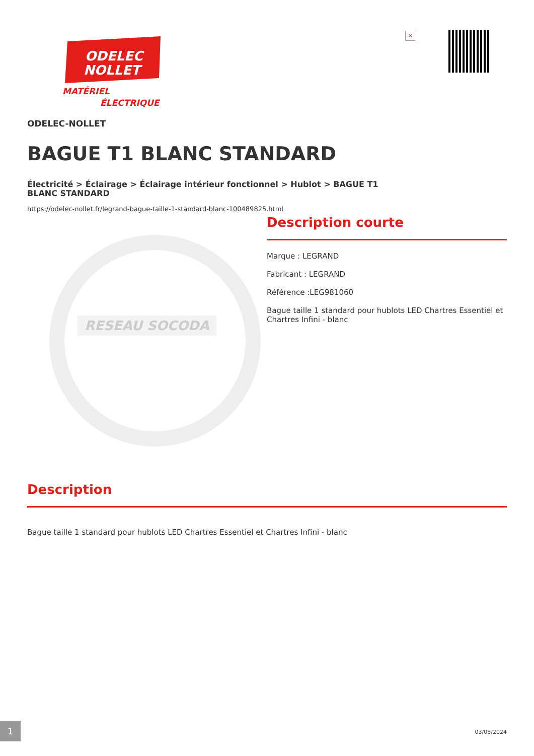ODELEC
NOLLET
MATÉRIEL
ÉLECTRIQUE
×
ODELEC-NOLLET
BAGUE T1 BLANC STANDARD
Électricité > Éclairage > Éclairage intérieur fonctionnel > Hublot > BAGUE T1 BLANC STANDARD
https://odelec-nollet.fr/legrand-bague-taille-1-standard-blanc-100489825.html
RESEAU SOCODA
Description courte
Marque : LEGRAND
Fabricant : LEGRAND
Référence :LEG981060
Bague taille 1 standard pour hublots LED Chartres Essentiel et Chartres Infini - blanc
Description
Bague taille 1 standard pour hublots LED Chartres Essentiel et Chartres Infini - blanc
1
03/05/2024